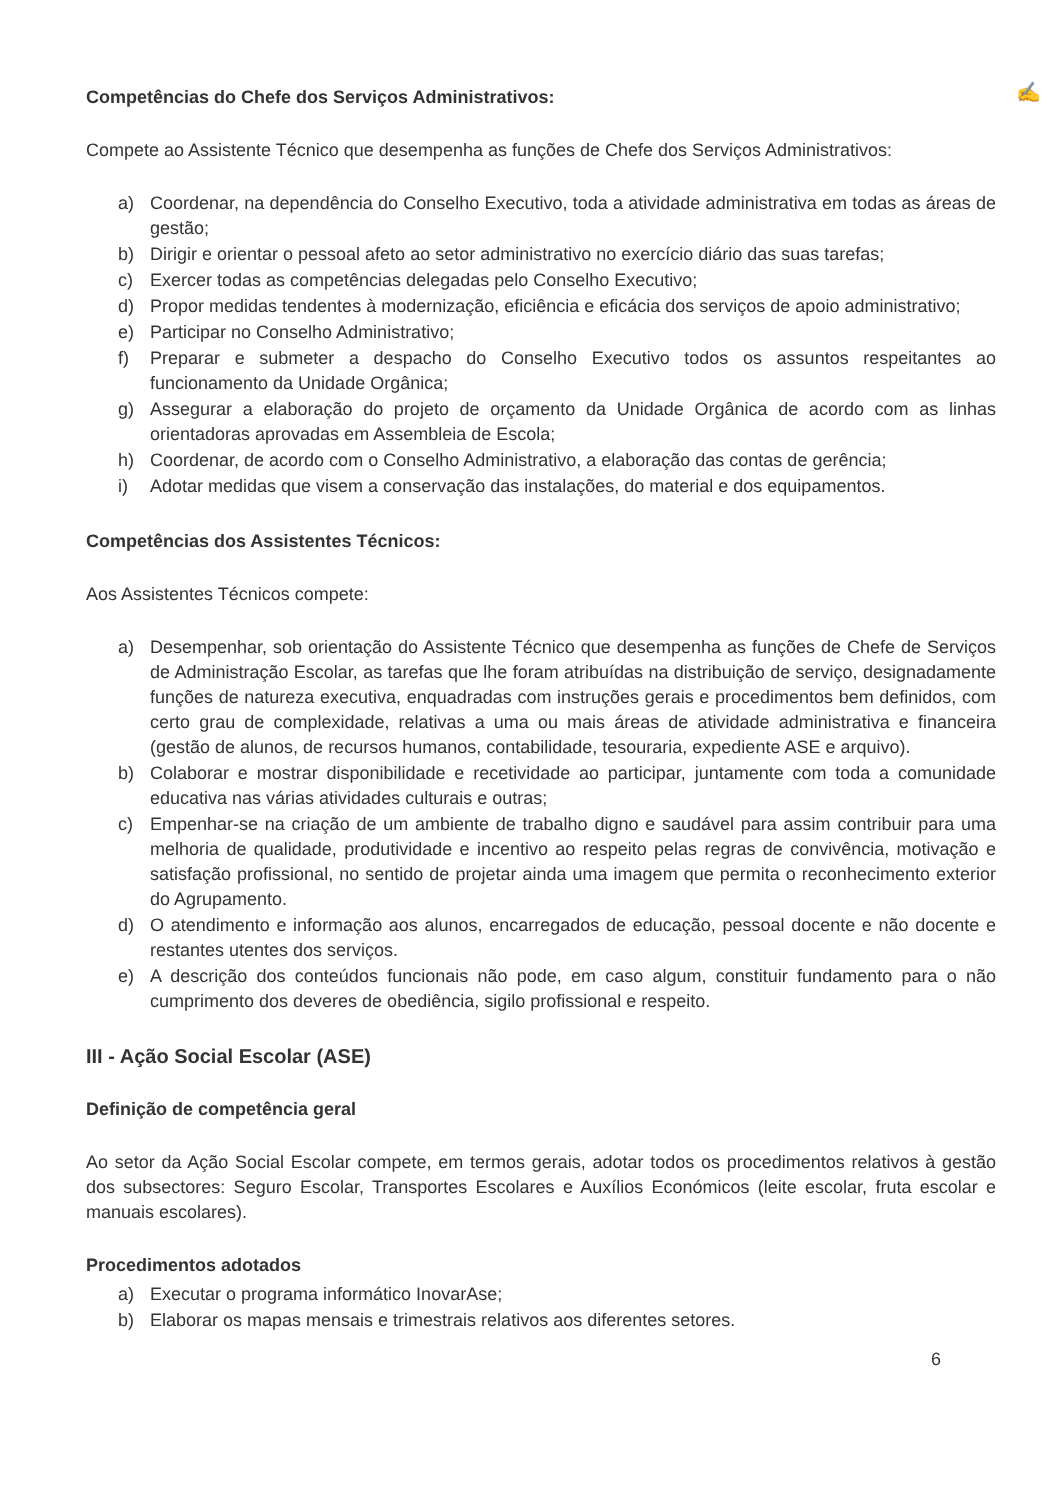✍
Competências do Chefe dos Serviços Administrativos:
Compete ao Assistente Técnico que desempenha as funções de Chefe dos Serviços Administrativos:
a) Coordenar, na dependência do Conselho Executivo, toda a atividade administrativa em todas as áreas de gestão;
b) Dirigir e orientar o pessoal afeto ao setor administrativo no exercício diário das suas tarefas;
c) Exercer todas as competências delegadas pelo Conselho Executivo;
d) Propor medidas tendentes à modernização, eficiência e eficácia dos serviços de apoio administrativo;
e) Participar no Conselho Administrativo;
f) Preparar e submeter a despacho do Conselho Executivo todos os assuntos respeitantes ao funcionamento da Unidade Orgânica;
g) Assegurar a elaboração do projeto de orçamento da Unidade Orgânica de acordo com as linhas orientadoras aprovadas em Assembleia de Escola;
h) Coordenar, de acordo com o Conselho Administrativo, a elaboração das contas de gerência;
i) Adotar medidas que visem a conservação das instalações, do material e dos equipamentos.
Competências dos Assistentes Técnicos:
Aos Assistentes Técnicos compete:
a) Desempenhar, sob orientação do Assistente Técnico que desempenha as funções de Chefe de Serviços de Administração Escolar, as tarefas que lhe foram atribuídas na distribuição de serviço, designadamente funções de natureza executiva, enquadradas com instruções gerais e procedimentos bem definidos, com certo grau de complexidade, relativas a uma ou mais áreas de atividade administrativa e financeira (gestão de alunos, de recursos humanos, contabilidade, tesouraria, expediente ASE e arquivo).
b) Colaborar e mostrar disponibilidade e recetividade ao participar, juntamente com toda a comunidade educativa nas várias atividades culturais e outras;
c) Empenhar-se na criação de um ambiente de trabalho digno e saudável para assim contribuir para uma melhoria de qualidade, produtividade e incentivo ao respeito pelas regras de convivência, motivação e satisfação profissional, no sentido de projetar ainda uma imagem que permita o reconhecimento exterior do Agrupamento.
d) O atendimento e informação aos alunos, encarregados de educação, pessoal docente e não docente e restantes utentes dos serviços.
e) A descrição dos conteúdos funcionais não pode, em caso algum, constituir fundamento para o não cumprimento dos deveres de obediência, sigilo profissional e respeito.
III - Ação Social Escolar (ASE)
Definição de competência geral
Ao setor da Ação Social Escolar compete, em termos gerais, adotar todos os procedimentos relativos à gestão dos subsectores: Seguro Escolar, Transportes Escolares e Auxílios Económicos (leite escolar, fruta escolar e manuais escolares).
Procedimentos adotados
a) Executar o programa informático InovarAse;
b) Elaborar os mapas mensais e trimestrais relativos aos diferentes setores.
6